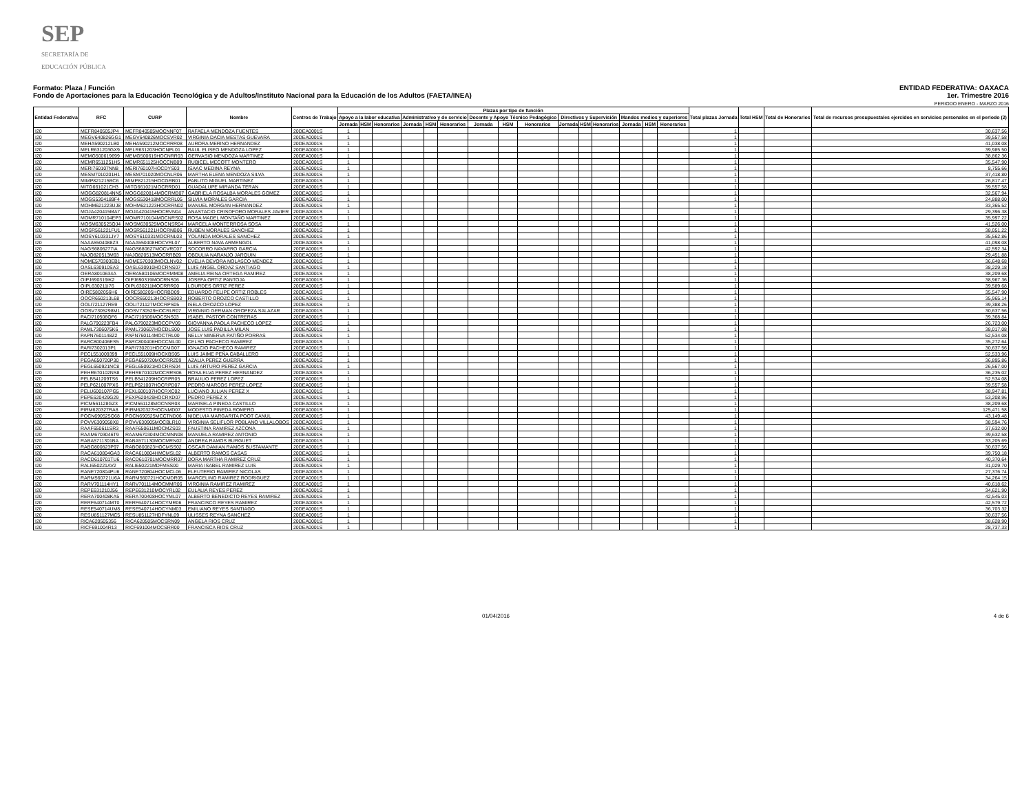SEP
SECRETARÍA DE
EDUCACIÓN PÚBLICA
Formato: Plaza / Función
Fondo de Aportaciones para la Educación Tecnológica y de Adultos/Instituto Nacional para la Educación de los Adultos (FAETA/INEA)
ENTIDAD FEDERATIVA: OAXACA
1er. Trimestre 2016
PERIODO ENERO - MARZO 2016
| Entidad Federativa | RFC | CURP | Nombre | Centros de Trabajo | Plazas por tipo de función | | | | | | | | | | | | | | | Total plazas Jornada | Total HSM | Total de Honorarios | Total de recursos presupuestales ejercidos en servicios personales en el periodo (2) |
| --- | --- | --- | --- | --- | --- | --- | --- | --- | --- | --- | --- | --- | --- | --- | --- | --- | --- | --- | --- | --- | --- | --- | --- |
| | | | | | Apoyo a la labor educativa | | | Administrativo y de servicio | | | Docente y Apoyo Técnico Pedagógico | | | Directivos y Supervisión | | | Mandos medios y superiores | | | | | | |
| | | | | | Jornada | HSM | Honorarios | Jornada | HSM | Honorarios | Jornada | HSM | Honorarios | Jornada | HSM | Honorarios | Jornada | HSM | Honorarios | | | | |
| I20 | MEFR840505JP4 | MEFR840505MOCNNF07 | RAFAELA MENDOZA FUENTES | 20DEA0001S | 1 | | | | | | | | | | | | | | | 1 | | | 30,637.56 |
| I20 | MEGV640826GG1 | MEGV640826MOCSVR02 | VIRGINIA DACIA MESTAS GUEVARA | 20DEA0001S | 1 | | | | | | | | | | | | | | | 1 | | | 39,557.58 |
| I20 | MEHA590212LB0 | MEHA590212MOCRRR08 | AURORA MERINO HERNANDEZ | 20DEA0001S | 1 | | | | | | | | | | | | | | | 1 | | | 41,038.08 |
| I20 | MELR631203GX9 | MELR631203HOCNPL01 | RAUL ELISEO MENDOZA LOPEZ | 20DEA0001S | 1 | | | | | | | | | | | | | | | 1 | | | 39,985.50 |
| I20 | MEMG500619699 | MEMG500619HOCNRR03 | GERVASIO MENDOZA MARTINEZ | 20DEA0001S | 1 | | | | | | | | | | | | | | | 1 | | | 38,862.36 |
| I20 | MEMR6511251H5 | MEMR651125HOCCNB09 | RUBICEL MECOTT MONTERO | 20DEA0001S | 1 | | | | | | | | | | | | | | | 1 | | | 35,547.90 |
| I20 | MERI760107NN8 | MERI760107HOCDYS03 | ISAAC MEDINA REYNA | 20DEA0001S | 1 | | | | | | | | | | | | | | | 1 | | | 8,755.66 |
| I20 | MESM7010201H1 | MESM701020MOCNLR06 | MARTHA ELENA MENDOZA SILVA | 20DEA0001S | 1 | | | | | | | | | | | | | | | 1 | | | 37,418.80 |
| I20 | MIMP821215BC6 | MIMP821215HOCGRB01 | PABLITO MIGUEL MARTINEZ | 20DEA0001S | 1 | | | | | | | | | | | | | | | 1 | | | 26,817.47 |
| I20 | MITG661021CH3 | MITG661021MOCRRD01 | GUADALUPE MIRANDA TERAN | 20DEA0001S | 1 | | | | | | | | | | | | | | | 1 | | | 39,557.58 |
| I20 | MOGG820814NN5 | MOGG820814MOCRMB07 | GABRIELA ROSALBA MORALES GOMEZ | 20DEA0001S | 1 | | | | | | | | | | | | | | | 1 | | | 32,567.94 |
| I20 | MOGS5304189F4 | MOGS530418MOCRRL05 | SILVIA MORALES GARCIA | 20DEA0001S | 1 | | | | | | | | | | | | | | | 1 | | | 24,888.00 |
| I20 | MOHM621223UJ8 | MOHM621223HOCRRN02 | MANUEL MORGAN HERNANDEZ | 20DEA0001S | 1 | | | | | | | | | | | | | | | 1 | | | 33,365.52 |
| I20 | MOJA420415MA7 | MOJA420415HOCRVN04 | ANASTACIO CRISOFORO MORALES JAVIER | 20DEA0001S | 1 | | | | | | | | | | | | | | | 1 | | | 29,396.38 |
| I20 | MOMR710104EP3 | MOMR710104MOCNRS02 | ROSA MADEL MONTAÑO MARTINEZ | 20DEA0001S | 1 | | | | | | | | | | | | | | | 1 | | | 35,997.22 |
| I20 | MOSM630525QJ4 | MOSM630525MOCNSR04 | MARCELA MONTERROSA SOSA | 20DEA0001S | 1 | | | | | | | | | | | | | | | 1 | | | 41,526.00 |
| I20 | MOSR561221FU1 | MOSR561221HOCRNB06 | RUBEN MORALES SANCHEZ | 20DEA0001S | 1 | | | | | | | | | | | | | | | 1 | | | 38,051.22 |
| I20 | MOSY610331JY7 | MOSY610331MOCRNL03 | YOLANDA MORALES SANCHEZ | 20DEA0001S | 1 | | | | | | | | | | | | | | | 1 | | | 35,562.86 |
| I20 | NAAA5504088Z3 | NAAA550408HOCVRL07 | ALBERTO NAVA ARMENGOL | 20DEA0001S | 1 | | | | | | | | | | | | | | | 1 | | | 41,098.08 |
| I20 | NAGS6806277IA | NAGS680627MOCVRC07 | SOCORRO NAVARRO GARCIA | 20DEA0001S | 1 | | | | | | | | | | | | | | | 1 | | | 42,592.34 |
| I20 | NAJO820513M93 | NAJO820513MOCRRB09 | OBDULIA NARANJO JARQUIN | 20DEA0001S | 1 | | | | | | | | | | | | | | | 1 | | | 29,451.88 |
| I20 | NOME570303EB1 | NOME570303MOCLNV02 | EVELIA DEVORA NOLASCO MENDEZ | 20DEA0001S | 1 | | | | | | | | | | | | | | | 1 | | | 36,648.68 |
| I20 | OASL630910SA3 | OASL630910HOCRNS07 | LUIS ANGEL ORDAZ SANTIAGO | 20DEA0001S | 1 | | | | | | | | | | | | | | | 1 | | | 38,229.18 |
| I20 | OERA8010634A | OERA580106MOCRMM08 | AMELIA REINA ORTEGA RAMIREZ | 20DEA0001S | 1 | | | | | | | | | | | | | | | 1 | | | 38,209.68 |
| I20 | OIPJ690319IK2 | OIPJ690319MOCRNS06 | JOSEFA ORTIZ PANTOJA | 20DEA0001S | 1 | | | | | | | | | | | | | | | 1 | | | 38,967.36 |
| I20 | OIPL630211I76 | OIPL630211MOCRRR00 | LOURDES ORTIZ PEREZ | 20DEA0001S | 1 | | | | | | | | | | | | | | | 1 | | | 39,589.68 |
| I20 | OIRE5802056H6 | OIRE580205HOCRBD09 | EDUARDO FELIPE ORTIZ ROBLES | 20DEA0001S | 1 | | | | | | | | | | | | | | | 1 | | | 35,547.90 |
| I20 | OOCR650213L68 | OOCR650213HOCRSB03 | ROBERTO OROZCO CASTILLO | 20DEA0001S | 1 | | | | | | | | | | | | | | | 1 | | | 35,965.14 |
| I20 | OOLI721127RE9 | OOLI721127MOCRPS05 | ISELA OROZCO LOPEZ | 20DEA0001S | 1 | | | | | | | | | | | | | | | 1 | | | 39,388.26 |
| I20 | OOSV7305298M1 | OOSV730529HOCRLR07 | VIRGINIO GERMAN OROPEZA SALAZAR | 20DEA0001S | 1 | | | | | | | | | | | | | | | 1 | | | 30,637.56 |
| I20 | PACI710506QF6 | PACI710506MOCSNS03 | ISABEL PASTOR CONTRERAS | 20DEA0001S | 1 | | | | | | | | | | | | | | | 1 | | | 39,368.84 |
| I20 | PALG790223FB4 | PALG790223MOCCPV09 | GIOVANNA PAOLA PACHECO LOPEZ | 20DEA0001S | 1 | | | | | | | | | | | | | | | 1 | | | 26,723.00 |
| I20 | PAML7306075K6 | PAML730607HOCDLS00 | JOSE LUIS PADILLA MILAN | 20DEA0001S | 1 | | | | | | | | | | | | | | | 1 | | | 38,017.08 |
| I20 | PAPN7601148Z2 | PAPN760114MOCTRL00 | NELLY MINERVA PATIÑO PORRAS | 20DEA0001S | 1 | | | | | | | | | | | | | | | 1 | | | 52,534.08 |
| I20 | PARC800406ES5 | PARC800406HOCCML00 | CELSO PACHECO RAMIREZ | 20DEA0001S | 1 | | | | | | | | | | | | | | | 1 | | | 35,272.64 |
| I20 | PARI7302013P1 | PARI730201HOCCMG07 | IGNACIO PACHECO RAMIREZ | 20DEA0001S | 1 | | | | | | | | | | | | | | | 1 | | | 30,637.56 |
| I20 | PECL551009399 | PECL551009HOCXBS05 | LUIS JAIME PEÑA CABALLERO | 20DEA0001S | 1 | | | | | | | | | | | | | | | 1 | | | 52,533.96 |
| I20 | PEGA650720P30 | PEGA650720MOCRRZ09 | AZALIA PEREZ GUERRA | 20DEA0001S | 1 | | | | | | | | | | | | | | | 1 | | | 36,895.86 |
| I20 | PEGL650921NC8 | PEGL650921HOCRRS04 | LUIS ARTURO PEREZ GARCIA | 20DEA0001S | 1 | | | | | | | | | | | | | | | 1 | | | 26,567.00 |
| I20 | PEHR670102NS8 | PEHR670102MOCRRS06 | ROSA ELVA PEREZ HERNANDEZ | 20DEA0001S | 1 | | | | | | | | | | | | | | | 1 | | | 36,235.02 |
| I20 | PELB541209TS6 | PELB541209HOCRPR05 | BRAULIO PEREZ LOPEZ | 20DEA0001S | 1 | | | | | | | | | | | | | | | 1 | | | 52,534.08 |
| I20 | PELP621007PX6 | PELP621007HOCRPD07 | PEDRO MARCOS PEREZ LOPEZ | 20DEA0001S | 1 | | | | | | | | | | | | | | | 1 | | | 39,557.58 |
| I20 | PELU600107PG5 | PEXL600107HOCRXC02 | LUCIANO JULIAN PEREZ X | 20DEA0001S | 1 | | | | | | | | | | | | | | | 1 | | | 38,947.81 |
| I20 | PEPE620429G29 | PEXP620429HOCRXD07 | PEDRO PEREZ X | 20DEA0001S | 1 | | | | | | | | | | | | | | | 1 | | | 53,208.96 |
| I20 | PICM561128GZ3 | PICM561128MOCNSR03 | MARISELA PINEDA CASTILLO | 20DEA0001S | 1 | | | | | | | | | | | | | | | 1 | | | 38,209.68 |
| I20 | PIRM620327RA8 | PIRM620327HOCNMD07 | MODESTO PINEDA ROMERO | 20DEA0001S | 1 | | | | | | | | | | | | | | | 1 | | | 125,471.58 |
| I20 | POCN690525Q68 | POCN690525MCCTND06 | NIDELVIA MARGARITA POOT CANUL | 20DEA0001S | 1 | | | | | | | | | | | | | | | 1 | | | 43,149.48 |
| I20 | POVV6309058X8 | POVV630905MOCBLR10 | VIRGINIA SELIFLOR POBLANO VILLALOBOS | 20DEA0001S | 1 | | | | | | | | | | | | | | | 1 | | | 38,594.76 |
| I20 | RAAF650611SR3 | RAAF650611MOCMZS03 | FAUSTINA RAMIREZ AZCONA | 20DEA0001S | 1 | | | | | | | | | | | | | | | 1 | | | 37,632.00 |
| I20 | RAAM6703046T9 | RAAM670304MOCMNN08 | MANUELA RAMIREZ ANTONIO | 20DEA0001S | 1 | | | | | | | | | | | | | | | 1 | | | 39,632.58 |
| I20 | RABA5711301BA | RABA571130MOCMRN02 | ANDREA RAMOS BURGUET | 20DEA0001S | 1 | | | | | | | | | | | | | | | 1 | | | 33,205.69 |
| I20 | RABO800823P97 | RABO800823HOCMSS02 | OSCAR DAMIAN RAMOS BUSTAMANTE | 20DEA0001S | 1 | | | | | | | | | | | | | | | 1 | | | 30,637.56 |
| I20 | RACA610804GA3 | RACA610804HMCMSL02 | ALBERTO RAMOS CASAS | 20DEA0001S | 1 | | | | | | | | | | | | | | | 1 | | | 39,750.18 |
| I20 | RACD610701TU6 | RACD610701MOCMRR07 | DORA MARTHA RAMIREZ CRUZ | 20DEA0001S | 1 | | | | | | | | | | | | | | | 1 | | | 40,370.64 |
| I20 | RALI650221AV2 | RALI650221MDFMSS00 | MARIA ISABEL RAMIREZ LUIS | 20DEA0001S | 1 | | | | | | | | | | | | | | | 1 | | | 31,029.70 |
| I20 | RANE720804PU6 | RANE720804HOCMCL06 | ELEUTERIO RAMIREZ NICOLAS | 20DEA0001S | 1 | | | | | | | | | | | | | | | 1 | | | 27,376.74 |
| I20 | RARM560721U6A | RARM560721HOCMDR05 | MARCELINO RAMIREZ RODRIGUEZ | 20DEA0001S | 1 | | | | | | | | | | | | | | | 1 | | | 34,264.15 |
| I20 | RARV701114HY1 | RARV701114MOCMMR06 | VIRGINIA RAMIREZ RAMIREZ | 20DEA0001S | 1 | | | | | | | | | | | | | | | 1 | | | 40,618.62 |
| I20 | REPE631210J56 | REPE631210MOCYRL02 | EULALIA REYES PEREZ | 20DEA0001S | 1 | | | | | | | | | | | | | | | 1 | | | 34,621.90 |
| I20 | RERA700408KA5 | RERA700408HOCYML07 | ALBERTO BENEDICTO REYES RAMIREZ | 20DEA0001S | 1 | | | | | | | | | | | | | | | 1 | | | 42,545.03 |
| I20 | RERF640714MT0 | RERF640714HOCYMR06 | FRANCISCO REYES RAMIREZ | 20DEA0001S | 1 | | | | | | | | | | | | | | | 1 | | | 42,579.72 |
| I20 | RESE540714UM8 | RESE540714HOCYNM03 | EMILIANO REYES SANTIAGO | 20DEA0001S | 1 | | | | | | | | | | | | | | | 1 | | | 36,703.32 |
| I20 | RESU851127MC5 | RESU851127HDFYNL09 | ULISSES REYNA SANCHEZ | 20DEA0001S | 1 | | | | | | | | | | | | | | | 1 | | | 30,637.56 |
| I20 | RICA620505356 | RICA620505MOCSRN09 | ANGELA RIOS CRUZ | 20DEA0001S | 1 | | | | | | | | | | | | | | | 1 | | | 38,628.90 |
| I20 | RICF691004R13 | RICF691004MOCSRR00 | FRANCISCA RIOS CRUZ | 20DEA0001S | 1 | | | | | | | | | | | | | | | 1 | | | 28,737.33 |
01/04/2016 4 de 6